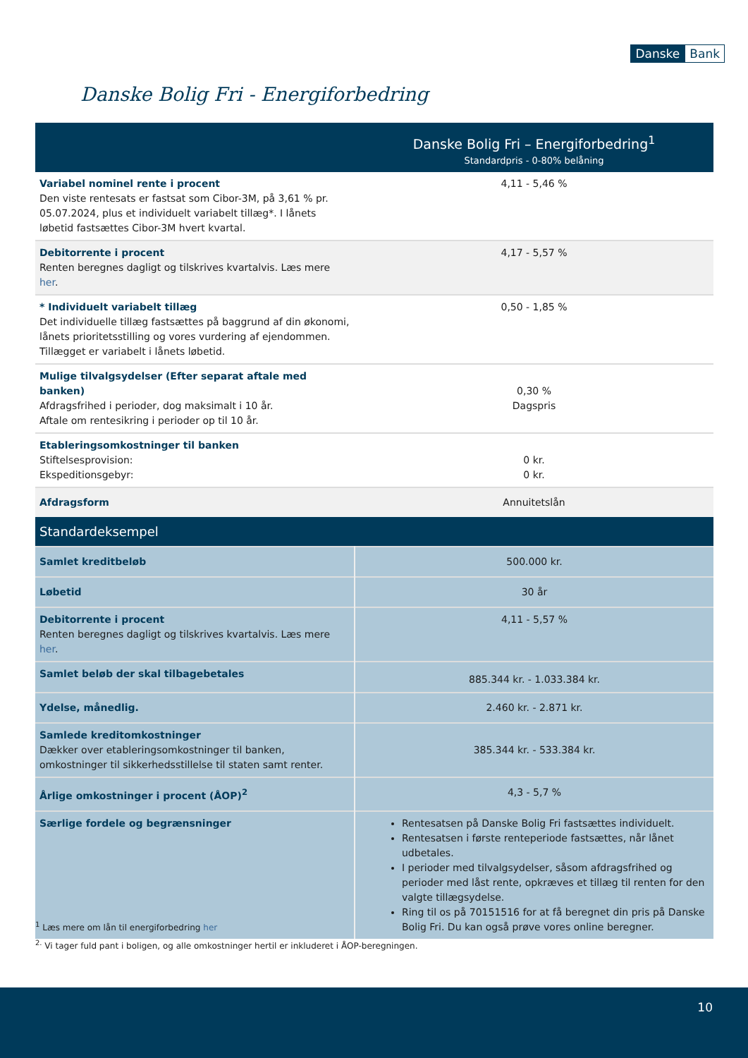Danske Bank
Danske Bolig Fri - Energiforbedring
| | Danske Bolig Fri – Energiforbedring<sup>1</sup> Standardpris - 0-80% belåning |
| Variabel nominel rente i procent Den viste rentesats er fastsat som Cibor-3M, på 3,61 % pr. 05.07.2024, plus et individuelt variabelt tillæg*. I lånets løbetid fastsættes Cibor-3M hvert kvartal. | 4,11 - 5,46 % |
| Debitorrente i procent Renten beregnes dagligt og tilskrives kvartalvis. Læs mere her . | 4,17 - 5,57 % |
| * Individuelt variabelt tillæg Det individuelle tillæg fastsættes på baggrund af din økonomi, lånets prioritetsstilling og vores vurdering af ejendommen. Tillægget er variabelt i lånets løbetid. | 0,50 - 1,85 % |
| Mulige tilvalgsydelser (Efter separat aftale med banken) Afdragsfrihed i perioder, dog maksimalt i 10 år. Aftale om rentesikring i perioder op til 10 år. | 0,30 % Dagspris |
| Etableringsomkostninger til banken Stiftelsesprovision: Ekspeditionsgebyr: | 0 kr. 0 kr. |
| Afdragsform | Annuitetslån |
| Standardeksempel | |
| Samlet kreditbeløb | 500.000 kr. |
| Løbetid | 30 år |
| Debitorrente i procent Renten beregnes dagligt og tilskrives kvartalvis. Læs mere her . | 4,11 - 5,57 % |
| Samlet beløb der skal tilbagebetales | 885.344 kr. - 1.033.384 kr. |
| Ydelse, månedlig. | 2.460 kr. - 2.871 kr. |
| Samlede kreditomkostninger Dækker over etableringsomkostninger til banken, omkostninger til sikkerhedsstillelse til staten samt renter. | 385.344 kr. - 533.384 kr. |
| Årlige omkostninger i procent (ÅOP)<sup>2</sup> | 4,3 - 5,7 % |
| Særlige fordele og begrænsninger | Rentesatsen på Danske Bolig Fri fastsættes individuelt. Rentesatsen i første renteperiode fastsættes, når lånet udbetales. I perioder med tilvalgsydelser, såsom afdragsfrihed og perioder med låst rente, opkræves et tillæg til renten for den valgte tillægsydelse. Ring til os på 70151516 for at få beregnet din pris på Danske Bolig Fri. Du kan også prøve vores online beregner. |
<sup>1</sup> Læs mere om lån til energiforbedring her
<sup>2.</sup> Vi tager fuld pant i boligen, og alle omkostninger hertil er inkluderet i ÅOP-beregningen.
10